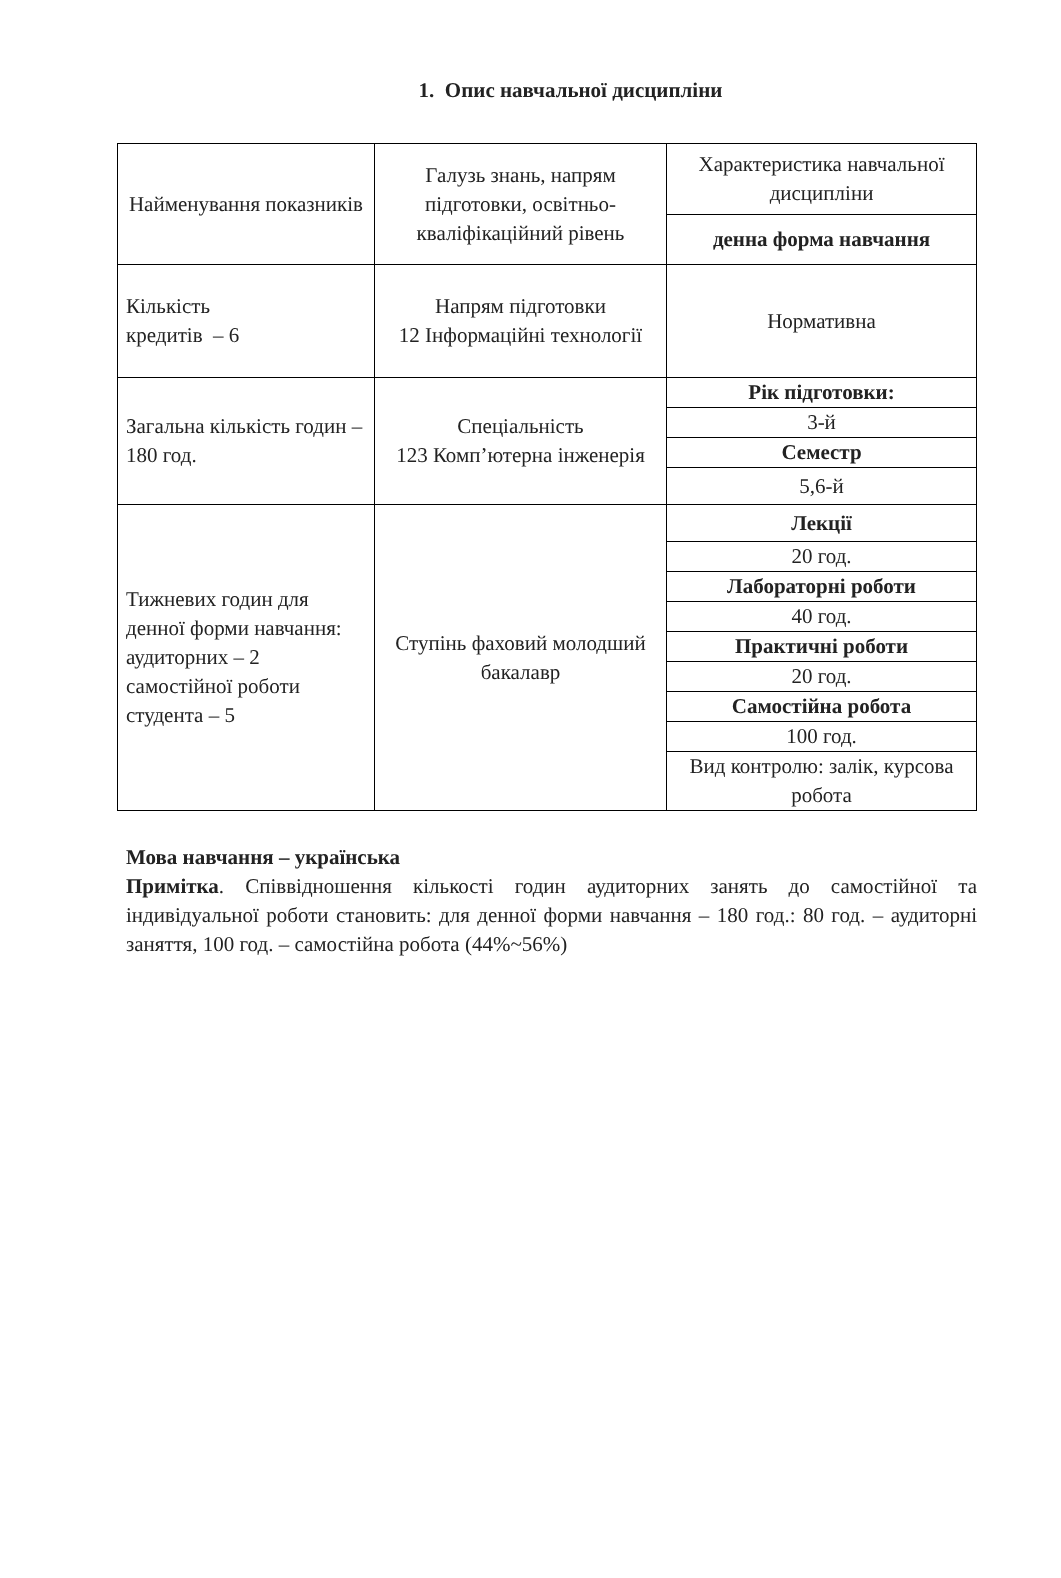1. Опис навчальної дисципліни
| Найменування показників | Галузь знань, напрям підготовки, освітньо-кваліфікаційний рівень | Характеристика навчальної дисципліни |
| | | денна форма навчання |
| Кількість кредитів – 6 | Напрям підготовки 12 Інформаційні технології | Нормативна |
| Загальна кількість годин – 180 год. | Спеціальність 123 Комп’ютерна інженерія | Рік підготовки: |
| | | 3-й |
| | | Семестр |
| | | 5,6-й |
| Тижневих годин для денної форми навчання: аудиторних – 2 самостійної роботи студента – 5 | Ступінь фаховий молодший бакалавр | Лекції |
| | | 20 год. |
| | | Лабораторні роботи |
| | | 40 год. |
| | | Практичні роботи |
| | | 20 год. |
| | | Самостійна робота |
| | | 100 год. |
| | | Вид контролю: залік, курсова робота |
Мова навчання – українська
Примітка. Співвідношення кількості годин аудиторних занять до самостійної та індивідуальної роботи становить: для денної форми навчання – 180 год.: 80 год. – аудиторні заняття, 100 год. – самостійна робота (44%~56%)